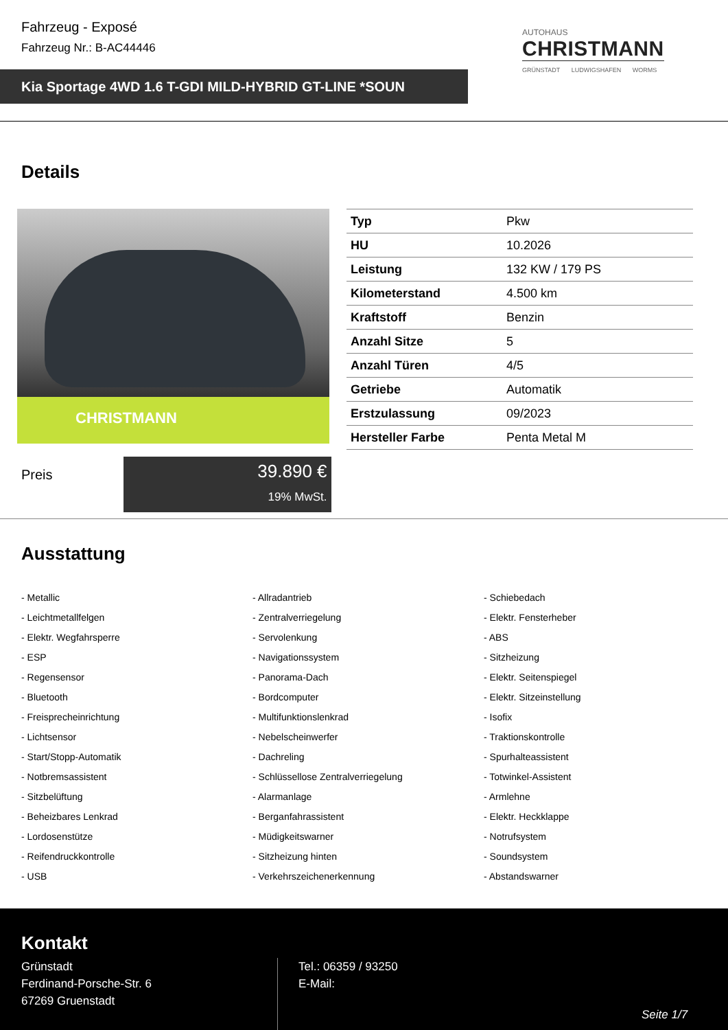Fahrzeug - Exposé
Fahrzeug Nr.: B-AC44446
Kia Sportage 4WD 1.6 T-GDI MILD-HYBRID GT-LINE *SOUN
AUTOHAUS
CHRISTMANN
GRÜNSTADT LUDWIGSHAFEN WORMS
Details
CHRISTMANN
| Typ | Pkw |
| HU | 10.2026 |
| Leistung | 132 KW / 179 PS |
| Kilometerstand | 4.500 km |
| Kraftstoff | Benzin |
| Anzahl Sitze | 5 |
| Anzahl Türen | 4/5 |
| Getriebe | Automatik |
| Erstzulassung | 09/2023 |
| Hersteller Farbe | Penta Metal M |
Preis
39.890 €
19% MwSt.
Ausstattung
- Metallic
- Allradantrieb
- Schiebedach
- Leichtmetallfelgen
- Zentralverriegelung
- Elektr. Fensterheber
- Elektr. Wegfahrsperre
- Servolenkung
- ABS
- ESP
- Navigationssystem
- Sitzheizung
- Regensensor
- Panorama-Dach
- Elektr. Seitenspiegel
- Bluetooth
- Bordcomputer
- Elektr. Sitzeinstellung
- Freisprecheinrichtung
- Multifunktionslenkrad
- Isofix
- Lichtsensor
- Nebelscheinwerfer
- Traktionskontrolle
- Start/Stopp-Automatik
- Dachreling
- Spurhalteassistent
- Notbremsassistent
- Schlüssellose Zentralverriegelung
- Totwinkel-Assistent
- Sitzbelüftung
- Alarmanlage
- Armlehne
- Beheizbares Lenkrad
- Berganfahrassistent
- Elektr. Heckklappe
- Lordosenstütze
- Müdigkeitswarner
- Notrufsystem
- Reifendruckkontrolle
- Sitzheizung hinten
- Soundsystem
- USB
- Verkehrszeichenerkennung
- Abstandswarner
Kontakt
Grünstadt
Ferdinand-Porsche-Str. 6
67269 Gruenstadt
Tel.: 06359 / 93250
E-Mail:
Seite 1/7